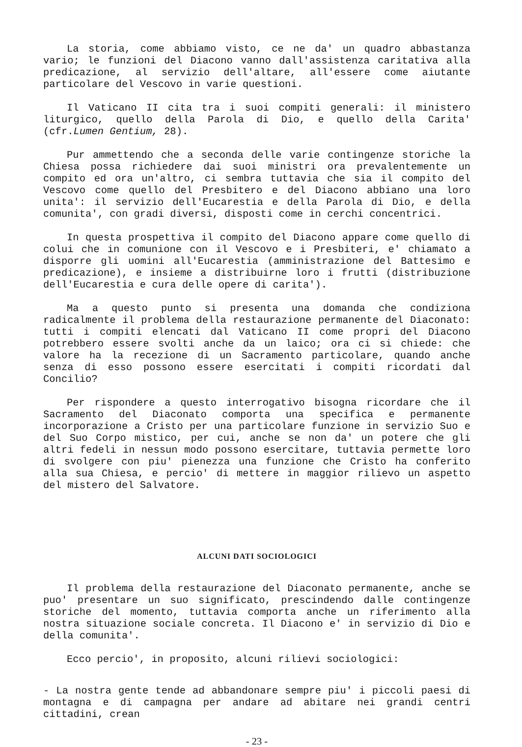La storia, come abbiamo visto, ce ne da' un quadro abbastanza vario; le funzioni del Diacono vanno dall'assistenza caritativa alla predicazione, al servizio dell'altare, all'essere come aiutante particolare del Vescovo in varie questioni.
Il Vaticano II cita tra i suoi compiti generali: il ministero liturgico, quello della Parola di Dio, e quello della Carita' (cfr.Lumen Gentium, 28).
Pur ammettendo che a seconda delle varie contingenze storiche la Chiesa possa richiedere dai suoi ministri ora prevalentemente un compito ed ora un'altro, ci sembra tuttavia che sia il compito del Vescovo come quello del Presbitero e del Diacono abbiano una loro unita': il servizio dell'Eucarestia e della Parola di Dio, e della comunita', con gradi diversi, disposti come in cerchi concentrici.
In questa prospettiva il compito del Diacono appare come quello di colui che in comunione con il Vescovo e i Presbiteri, e' chiamato a disporre gli uomini all'Eucarestia (amministrazione del Battesimo e predicazione), e insieme a distribuirne loro i frutti (distribuzione dell'Eucarestia e cura delle opere di carita').
Ma a questo punto si presenta una domanda che condiziona radicalmente il problema della restaurazione permanente del Diaconato: tutti i compiti elencati dal Vaticano II come propri del Diacono potrebbero essere svolti anche da un laico; ora ci si chiede: che valore ha la recezione di un Sacramento particolare, quando anche senza di esso possono essere esercitati i compiti ricordati dal Concilio?
Per rispondere a questo interrogativo bisogna ricordare che il Sacramento del Diaconato comporta una specifica e permanente incorporazione a Cristo per una particolare funzione in servizio Suo e del Suo Corpo mistico, per cui, anche se non da' un potere che gli altri fedeli in nessun modo possono esercitare, tuttavia permette loro di svolgere con piu' pienezza una funzione che Cristo ha conferito alla sua Chiesa, e percio' di mettere in maggior rilievo un aspetto del mistero del Salvatore.
ALCUNI DATI SOCIOLOGICI
Il problema della restaurazione del Diaconato permanente, anche se puo' presentare un suo significato, prescindendo dalle contingenze storiche del momento, tuttavia comporta anche un riferimento alla nostra situazione sociale concreta. Il Diacono e' in servizio di Dio e della comunita'.
Ecco percio', in proposito, alcuni rilievi sociologici:
- La nostra gente tende ad abbandonare sempre piu' i piccoli paesi di montagna e di campagna per andare ad abitare nei grandi centri cittadini, crean
- 23 -